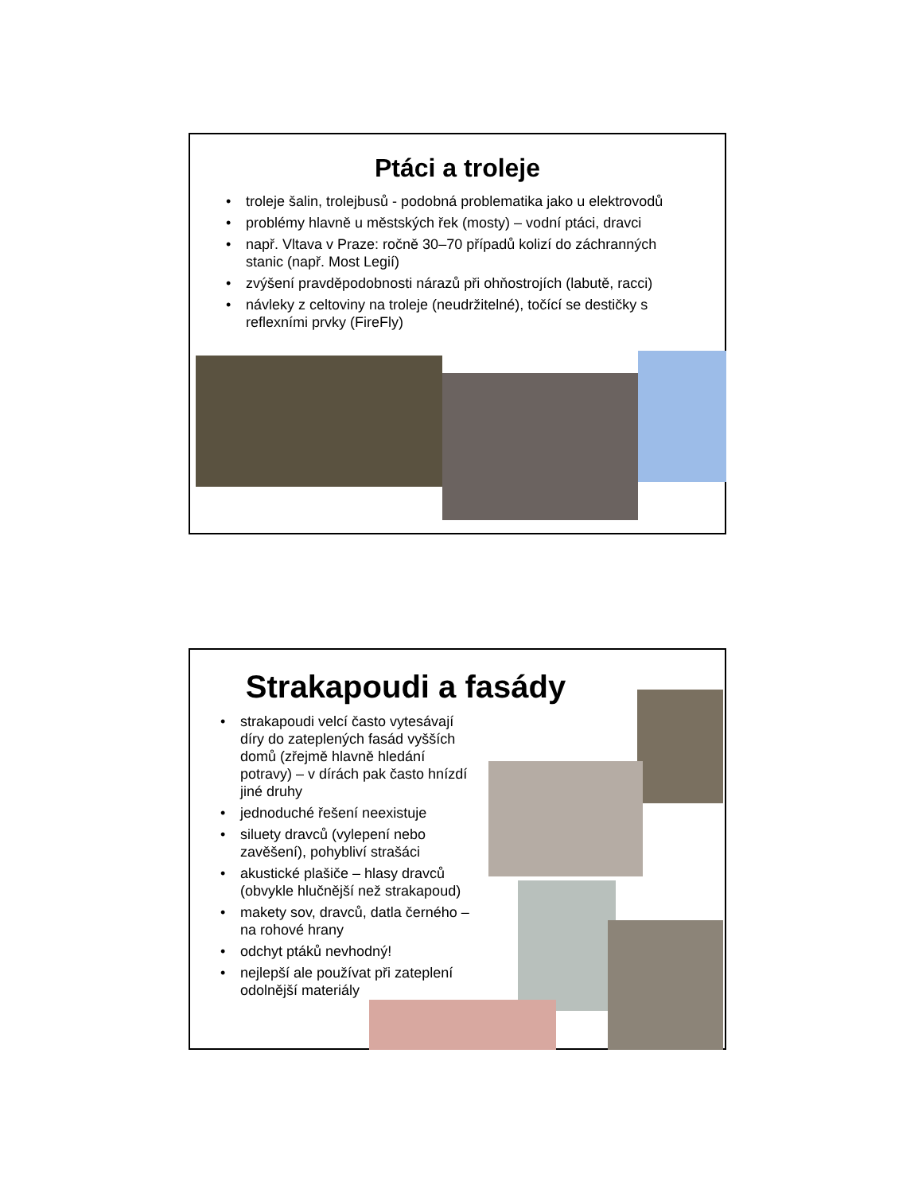Ptáci a troleje
• troleje šalin, trolejbusů - podobná problematika jako u elektrovodů
• problémy hlavně u městských řek (mosty) – vodní ptáci, dravci
• např. Vltava v Praze: ročně 30–70 případů kolizí do záchranných stanic (např. Most Legií)
• zvýšení pravděpodobnosti nárazů při ohňostrojích (labutě, racci)
• návleky z celtoviny na troleje (neudržitelné), točící se destičky s reflexními prvky (FireFly)
Strakapoudi a fasády
• strakapoudi velcí často vytesávají díry do zateplených fasád vyšších domů (zřejmě hlavně hledání potravy) – v dírách pak často hnízdí jiné druhy
• jednoduché řešení neexistuje
• siluety dravců (vylepení nebo zavěšení), pohybliví strašáci
• akustické plašiče – hlasy dravců (obvykle hlučnější než strakapoud)
• makety sov, dravců, datla černého – na rohové hrany
• odchyt ptáků nevhodný!
• nejlepší ale používat při zateplení odolnější materiály